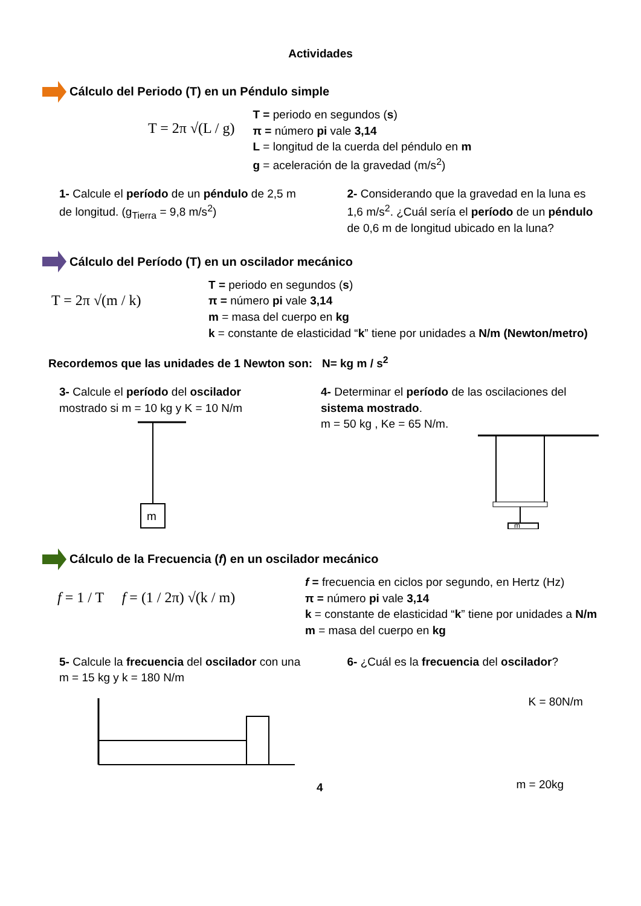Actividades
Cálculo del Periodo (T) en un Péndulo simple
T = 2π √(L / g)
T = periodo en segundos (s)
π = número pi vale 3,14
L = longitud de la cuerda del péndulo en m
g = aceleración de la gravedad (m/s<sup>2</sup>)
1- Calcule el período de un péndulo de 2,5 m de longitud. (g<sub>Tierra</sub> = 9,8 m/s<sup>2</sup>)
2- Considerando que la gravedad en la luna es 1,6 m/s<sup>2</sup>. ¿Cuál sería el período de un péndulo de 0,6 m de longitud ubicado en la luna?
Cálculo del Período (T) en un oscilador mecánico
T = 2π √(m / k)
T = periodo en segundos (s)
π = número pi vale 3,14
m = masa del cuerpo en kg
k = constante de elasticidad “k” tiene por unidades a N/m (Newton/metro)
Recordemos que las unidades de 1 Newton son: N= kg m / s<sup>2</sup>
3- Calcule el período del oscilador mostrado si m = 10 kg y K = 10 N/m
m
4- Determinar el período de las oscilaciones del sistema mostrado.
m = 50 kg , Ke = 65 N/m.
m
Cálculo de la Frecuencia (f) en un oscilador mecánico
f = 1 / T f = (1 / 2π) √(k / m)
f = frecuencia en ciclos por segundo, en Hertz (Hz)
π = número pi vale 3,14
k = constante de elasticidad “k” tiene por unidades a N/m
m = masa del cuerpo en kg
5- Calcule la frecuencia del oscilador con una m = 15 kg y k = 180 N/m
4
6- ¿Cuál es la frecuencia del oscilador?
K = 80N/m
m = 20kg